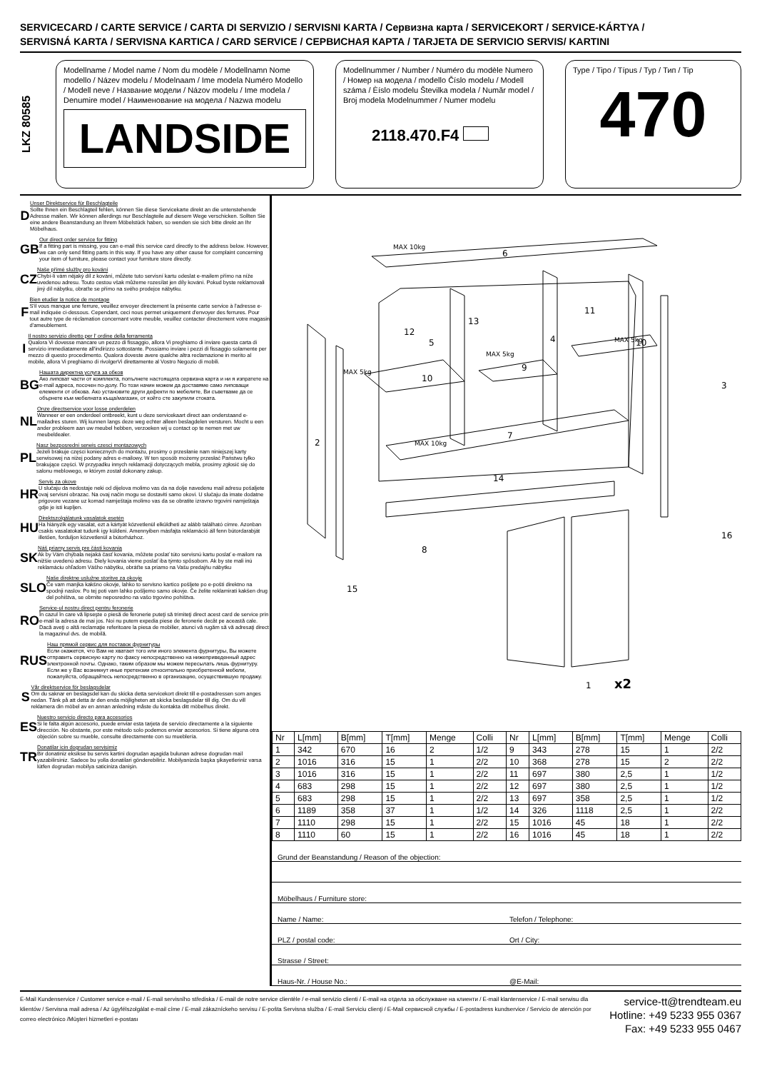SERVICECARD / CARTE SERVICE / CARTA DI SERVIZIO / SERVISNI KARTA / Сервизна карта / SERVICEKORT / SERVICE-KÁRTYA /
SERVISNÁ KARTA / SERVISNA KARTICA / CARD SERVICE / СЕРВИСНАЯ КАРТА / TARJETA DE SERVICIO SERVIS/ KARTINI
LKZ 80585
Modellname / Model name / Nom du modèle / Modellnamn Nome modello / Název modelu / Modelnaam / Ime modela Numéro Modello / Modell neve / Название модели / Názov modelu / Ime modela / Denumire model / Наименование на модела / Nazwa modelu
LANDSIDE
Modellnummer / Number / Numéro du modèle Numero / Номер на модела / modello Číslo modelu / Modell száma / Èíslo modelu Številka modela / Număr model / Broj modela Modelnummer / Numer modelu
2118.470.F4
Type / Tipo / Típus / Typ / Тип / Tip
470
D
Unser Direktservice für Beschlagteile
Sollte Ihnen ein Beschlagteil fehlen, können Sie diese Servicekarte direkt an die untenstehende Adresse mailen. Wir können allerdings nur Beschlagteile auf diesem Wege verschicken. Sollten Sie eine andere Beanstandung an Ihrem Möbelstück haben, so wenden sie sich bitte direkt an Ihr Möbelhaus.
GB
Our direct order service for fitting
If a fitting part is missing, you can e-mail this service card directly to the address below. However, we can only send fitting parts in this way. If you have any other cause for complaint concerning your item of furniture, please contact your furniture store directly.
CZ
Naše přímé služby pro kování
Chybí-li vám nějaký díl z kování, můžete tuto servisní kartu odeslat e-mailem přímo na níže uvedenou adresu. Touto cestou však můžeme rozesílat jen díly kování. Pokud byste reklamovali jiný díl nábytku, obraťte se přímo na svého prodejce nábytku.
F
Bien etudier la notice de montage
S'il vous manque une ferrure, veuillez envoyer directement la présente carte service à l'adresse e-mail indiquée ci-dessous. Cependant, ceci nous permet uniquement d'envoyer des ferrures. Pour tout autre type de réclamation concernant votre meuble, veuillez contacter directement votre magasin d'ameublement.
I
Il nostro servizio diretto per l' ordine della ferramenta
Qualora Vi dovesse mancare un pezzo di fissaggio, allora Vi preghiamo di inviare questa carta di servizio immediatamente all'indirizzo sottostante. Possiamo inviare i pezzi di fissaggio solamente per mezzo di questo procedimento. Qualora doveste avere qualche altra reclamazione in merito al mobile, allora Vi preghiamo di rivolgerVi direttamente al Vostro Negozio di mobili.
BG
Нашата директна услуга за обков
Ако липсват части от комплекта, попълнете настоящата сервизна карта и ни я изпратете на e-mail адреса, посочен по-долу. По този начин можем да доставяме само липсващи елементи от обкова. Ако установите други дефекти по мебелите, Ви съветваме да се обърнете към мебелната къща/магазин, от който сте закупили стоката.
NL
Onze directservice voor losse onderdelen
Wanneer er een onderdeel ontbreekt, kunt u deze servicekaart direct aan onderstaand e-mailadres sturen. Wij kunnen langs deze weg echter alleen beslagdelen versturen. Mocht u een ander probleem aan uw meubel hebben, verzoeken wij u contact op te nemen met uw meubeldealer.
PL
Nasz bezposredni serwis czesci montazowych
Jeżeli brakuje części koniecznych do montażu, prosimy o przesłanie nam niniejszej karty serwisowej na niżej podany adres e-mailowy. W ten sposób możemy przesłać Państwu tylko brakujące części. W przypadku innych reklamacji dotyczących mebla, prosimy zgłosić się do salonu meblowego, w którym został dokonany zakup.
HR
Servis za okove
U slučaju da nedostaje neki od dijelova molimo vas da na dolje navedenu mail adresu pošaljete ovaj servisni obrazac. Na ovaj način mogu se dostaviti samo okovi. U slučaju da imate dodatne prigovore vezane uz komad namještaja molimo vas da se obratite izravno trgovini namještaja gdje je isti kupljen.
HU
Direktszolgálatunk vasalatok esetén
Ha hiányzik egy vasalat, ezt a kártyát közvetlenül elküldheti az alább található címre. Azonban csakis vasalatokat tudunk így küldeni. Amennyiben másfajta reklamáció áll fenn bútordarabját illetően, forduljon közvetlenül a bútorházhoz.
SK
Náš priamy servis pre části kovania
Ak by Vám chýbala nejaká časť kovania, môžete poslať túto servisnú kartu poslať e-mailom na nižšie uvedenú adresu. Diely kovania vieme poslať iba týmto spôsobom. Ak by ste mali inú reklamáciu ohľadom Vášho nábytku, obráťte sa priamo na Vašu predajňu nábytku
SLO
Naše direktne uslužne storitve za okovje
Če vam manjka kakšno okovje, lahko to servisno kartico pošljete po e-pošti direktno na spodnji naslov. Po tej poti vam lahko pošljemo samo okovje. Če želite reklamirati kakšen drug del pohištva, se obrnite neposredno na vašo trgovino pohištva.
RO
Service-ul nostru direct pentru feronerie
În cazul în care vă lipseşte o piesă de feronerie puteţi să trimiteţi direct acest card de service prin e-mail la adresa de mai jos. Noi nu putem expedia piese de feronerie decât pe această cale. Dacă aveţi o altă reclamaţie referitoare la piesa de mobilier, atunci vă rugăm să vă adresaţi direct la magazinul dvs. de mobilă.
RUS
Наш прямой сервис для поставок фурнитуры
Если окажется, что Вам не хватает того или иного элемента фурнитуры, Вы можете отправить сервисную карту по факсу непосредственно на нижеприведенный адрес электронной почты. Однако, таким образом мы можем пересылать лишь фурнитуру. Если же у Вас возникнут иные претензии относительно приобретенной мебели, пожалуйста, обращайтесь непосредственно в организацию, осуществившую продажу.
S
Vår direktservice för beslagsdelar
Om du saknar en beslagsdel kan du skicka detta servicekort direkt till e-postadressen som anges nedan. Tänk på att detta är den enda möjligheten att skicka beslagsdelar till dig. Om du vill reklamera din möbel av en annan anledning måste du kontakta ditt möbelhus direkt.
ES
Nuestro servicio directo para accesorios
Si le falta algún accesorio, puede enviar esta tarjeta de servicio directamente a la siguiente dirección. No obstante, por este método solo podemos enviar accesorios. Si tiene alguna otra objeción sobre su mueble, consulte directamente con su mueblería.
TR
Donatilar icin dogrudan servisimiz
Bir donatiniz eksikse bu servis kartini dogrudan aşagida bulunan adrese dogrudan mail yazabilirsiniz. Sadece bu yolla donatilari gönderebiliriz. Mobilyanizda başka şikayetleriniz varsa lütfen dogrudan mobilya saticiniza danişin.
6
11
13
12
5
4
10
9
10
3
2
7
14
8
15
16
1
x2
MAX 10kg
MAX 5kg
MAX 5kg
MAX 5kg
MAX 10kg
| Nr | L[mm] | B[mm] | T[mm] | Menge | Colli | Nr | L[mm] | B[mm] | T[mm] | Menge | Colli |
| --- | --- | --- | --- | --- | --- | --- | --- | --- | --- | --- | --- |
| 1 | 342 | 670 | 16 | 2 | 1/2 | 9 | 343 | 278 | 15 | 1 | 2/2 |
| 2 | 1016 | 316 | 15 | 1 | 2/2 | 10 | 368 | 278 | 15 | 2 | 2/2 |
| 3 | 1016 | 316 | 15 | 1 | 2/2 | 11 | 697 | 380 | 2,5 | 1 | 1/2 |
| 4 | 683 | 298 | 15 | 1 | 2/2 | 12 | 697 | 380 | 2,5 | 1 | 1/2 |
| 5 | 683 | 298 | 15 | 1 | 2/2 | 13 | 697 | 358 | 2,5 | 1 | 1/2 |
| 6 | 1189 | 358 | 37 | 1 | 1/2 | 14 | 326 | 1118 | 2,5 | 1 | 2/2 |
| 7 | 1110 | 298 | 15 | 1 | 2/2 | 15 | 1016 | 45 | 18 | 1 | 2/2 |
| 8 | 1110 | 60 | 15 | 1 | 2/2 | 16 | 1016 | 45 | 18 | 1 | 2/2 |
Grund der Beanstandung / Reason of the objection:
Möbelhaus / Furniture store:
Name / Name: Telefon / Telephone:
PLZ / postal code: Ort / City:
Strasse / Street:
Haus-Nr. / House No.: @E-Mail:
E-Mail Kundenservice / Customer service e-mail / E-mail servisního střediska / E-mail de notre service clientèle / e-mail servizio clienti / E-mail на отдела за обслужване на клиенти / E-mail klantenservice / E-mail serwisu dla klientów / Servisna mail adresa / Az ügyfélszolgálat e-mail címe / E-mail zákazníckeho servisu / E-pošta Servisna služba / E-mail Serviciu clienţi / E-Mail сервисной службы / E-postadress kundservice / Servicio de atención por correo electrónico /Müşteri hizmetleri e-postası
service-tt@trendteam.eu
Hotline: +49 5233 955 0367
Fax: +49 5233 955 0467